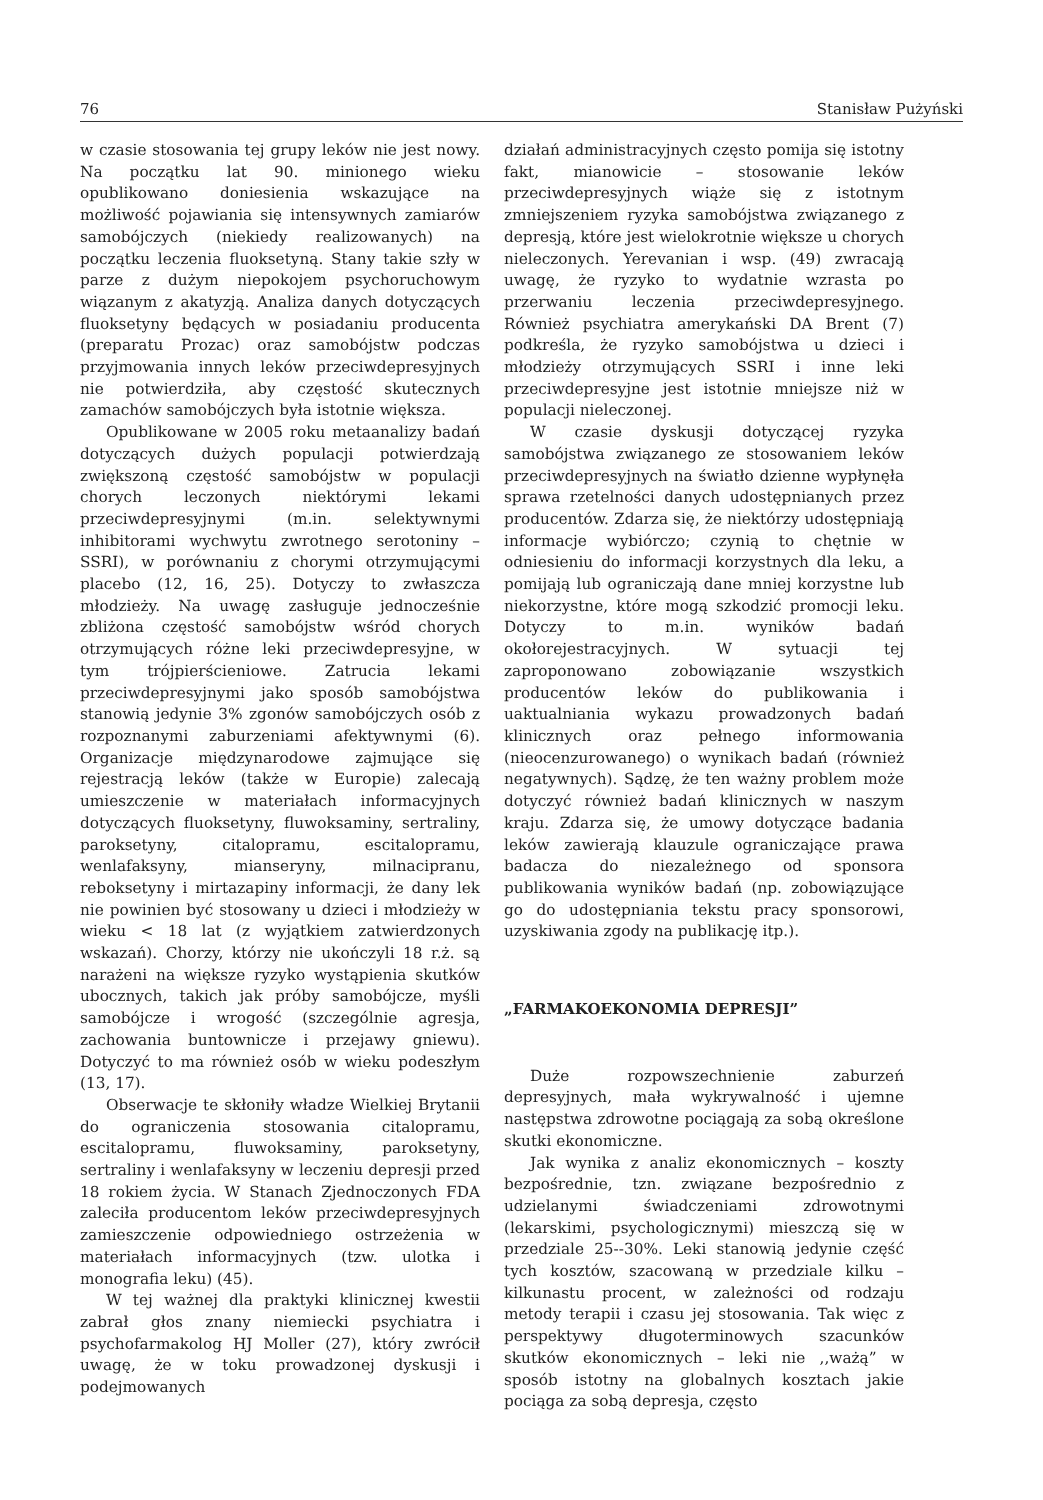76 Stanisław Pużyński
w czasie stosowania tej grupy leków nie jest nowy. Na początku lat 90. minionego wieku opublikowano doniesienia wskazujące na możliwość pojawiania się intensywnych zamiarów samobójczych (niekiedy realizowanych) na początku leczenia fluoksetyną. Stany takie szły w parze z dużym niepokojem psychoruchowym wiązanym z akatyzją. Analiza danych dotyczących fluoksetyny będących w posiadaniu producenta (preparatu Prozac) oraz samobójstw podczas przyjmowania innych leków przeciwdepresyjnych nie potwierdziła, aby częstość skutecznych zamachów samobójczych była istotnie większa.
Opublikowane w 2005 roku metaanalizy badań dotyczących dużych populacji potwierdzają zwiększoną częstość samobójstw w populacji chorych leczonych niektórymi lekami przeciwdepresyjnymi (m.in. selektywnymi inhibitorami wychwytu zwrotnego serotoniny – SSRI), w porównaniu z chorymi otrzymującymi placebo (12, 16, 25). Dotyczy to zwłaszcza młodzieży. Na uwagę zasługuje jednocześnie zbliżona częstość samobójstw wśród chorych otrzymujących różne leki przeciwdepresyjne, w tym trójpierścieniowe. Zatrucia lekami przeciwdepresyjnymi jako sposób samobójstwa stanowią jedynie 3% zgonów samobójczych osób z rozpoznanymi zaburzeniami afektywnymi (6). Organizacje międzynarodowe zajmujące się rejestracją leków (także w Europie) zalecają umieszczenie w materiałach informacyjnych dotyczących fluoksetyny, fluwoksaminy, sertraliny, paroksetyny, citalopramu, escitalopramu, wenlafaksyny, mianseryny, milnacipranu, reboksetyny i mirtazapiny informacji, że dany lek nie powinien być stosowany u dzieci i młodzieży w wieku < 18 lat (z wyjątkiem zatwierdzonych wskazań). Chorzy, którzy nie ukończyli 18 r.ż. są narażeni na większe ryzyko wystąpienia skutków ubocznych, takich jak próby samobójcze, myśli samobójcze i wrogość (szczególnie agresja, zachowania buntownicze i przejawy gniewu). Dotyczyć to ma również osób w wieku podeszłym (13, 17).
Obserwacje te skłoniły władze Wielkiej Brytanii do ograniczenia stosowania citalopramu, escitalopramu, fluwoksaminy, paroksetyny, sertraliny i wenlafaksyny w leczeniu depresji przed 18 rokiem życia. W Stanach Zjednoczonych FDA zaleciła producentom leków przeciwdepresyjnych zamieszczenie odpowiedniego ostrzeżenia w materiałach informacyjnych (tzw. ulotka i monografia leku) (45).
W tej ważnej dla praktyki klinicznej kwestii zabrał głos znany niemiecki psychiatra i psychofarmakolog HJ Moller (27), który zwrócił uwagę, że w toku prowadzonej dyskusji i podejmowanych
działań administracyjnych często pomija się istotny fakt, mianowicie – stosowanie leków przeciwdepresyjnych wiąże się z istotnym zmniejszeniem ryzyka samobójstwa związanego z depresją, które jest wielokrotnie większe u chorych nieleczonych. Yerevanian i wsp. (49) zwracają uwagę, że ryzyko to wydatnie wzrasta po przerwaniu leczenia przeciwdepresyjnego. Również psychiatra amerykański DA Brent (7) podkreśla, że ryzyko samobójstwa u dzieci i młodzieży otrzymujących SSRI i inne leki przeciwdepresyjne jest istotnie mniejsze niż w populacji nieleczonej.
W czasie dyskusji dotyczącej ryzyka samobójstwa związanego ze stosowaniem leków przeciwdepresyjnych na światło dzienne wypłynęła sprawa rzetelności danych udostępnianych przez producentów. Zdarza się, że niektórzy udostępniają informacje wybiórczo; czynią to chętnie w odniesieniu do informacji korzystnych dla leku, a pomijają lub ograniczają dane mniej korzystne lub niekorzystne, które mogą szkodzić promocji leku. Dotyczy to m.in. wyników badań okołorejestracyjnych. W sytuacji tej zaproponowano zobowiązanie wszystkich producentów leków do publikowania i uaktualniania wykazu prowadzonych badań klinicznych oraz pełnego informowania (nieocenzurowanego) o wynikach badań (również negatywnych). Sądzę, że ten ważny problem może dotyczyć również badań klinicznych w naszym kraju. Zdarza się, że umowy dotyczące badania leków zawierają klauzule ograniczające prawa badacza do niezależnego od sponsora publikowania wyników badań (np. zobowiązujące go do udostępniania tekstu pracy sponsorowi, uzyskiwania zgody na publikację itp.).
„FARMAKOEKONOMIA DEPRESJI”
Duże rozpowszechnienie zaburzeń depresyjnych, mała wykrywalność i ujemne następstwa zdrowotne pociągają za sobą określone skutki ekonomiczne.
Jak wynika z analiz ekonomicznych – koszty bezpośrednie, tzn. związane bezpośrednio z udzielanymi świadczeniami zdrowotnymi (lekarskimi, psychologicznymi) mieszczą się w przedziale 25--30%. Leki stanowią jedynie część tych kosztów, szacowaną w przedziale kilku – kilkunastu procent, w zależności od rodzaju metody terapii i czasu jej stosowania. Tak więc z perspektywy długoterminowych szacunków skutków ekonomicznych – leki nie ,,ważą” w sposób istotny na globalnych kosztach jakie pociąga za sobą depresja, często